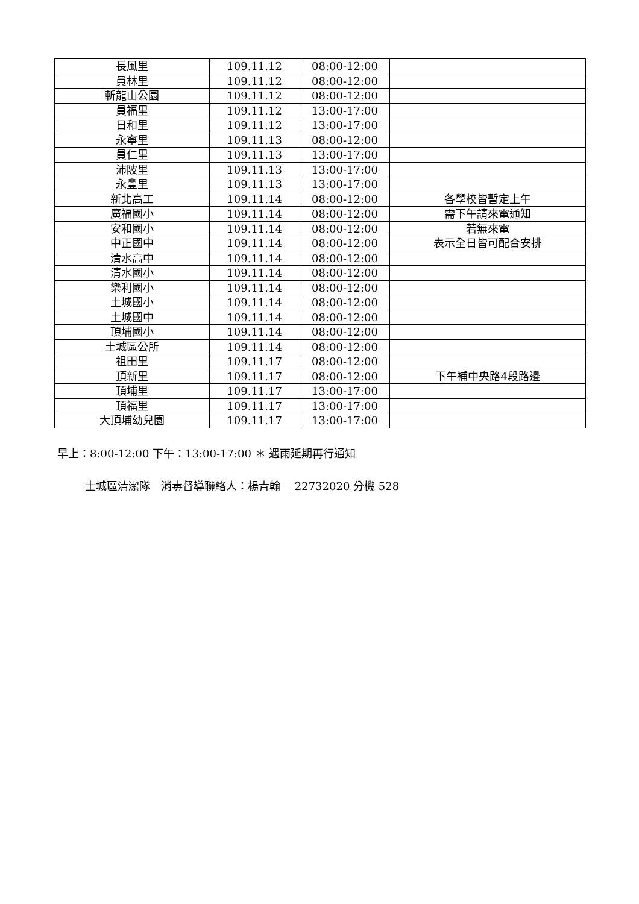| 長風里 | 109.11.12 | 08:00-12:00 | |
| 員林里 | 109.11.12 | 08:00-12:00 | |
| 斬龍山公園 | 109.11.12 | 08:00-12:00 | |
| 員福里 | 109.11.12 | 13:00-17:00 | |
| 日和里 | 109.11.12 | 13:00-17:00 | |
| 永寧里 | 109.11.13 | 08:00-12:00 | |
| 員仁里 | 109.11.13 | 13:00-17:00 | |
| 沛陂里 | 109.11.13 | 13:00-17:00 | |
| 永豐里 | 109.11.13 | 13:00-17:00 | |
| 新北高工 | 109.11.14 | 08:00-12:00 | 各學校皆暫定上午 |
| 廣福國小 | 109.11.14 | 08:00-12:00 | 需下午請來電通知 |
| 安和國小 | 109.11.14 | 08:00-12:00 | 若無來電 |
| 中正國中 | 109.11.14 | 08:00-12:00 | 表示全日皆可配合安排 |
| 清水高中 | 109.11.14 | 08:00-12:00 | |
| 清水國小 | 109.11.14 | 08:00-12:00 | |
| 樂利國小 | 109.11.14 | 08:00-12:00 | |
| 土城國小 | 109.11.14 | 08:00-12:00 | |
| 土城國中 | 109.11.14 | 08:00-12:00 | |
| 頂埔國小 | 109.11.14 | 08:00-12:00 | |
| 土城區公所 | 109.11.14 | 08:00-12:00 | |
| 祖田里 | 109.11.17 | 08:00-12:00 | |
| 頂新里 | 109.11.17 | 08:00-12:00 | 下午補中央路4段路邊 |
| 頂埔里 | 109.11.17 | 13:00-17:00 | |
| 頂福里 | 109.11.17 | 13:00-17:00 | |
| 大頂埔幼兒園 | 109.11.17 | 13:00-17:00 | |
早上：8:00-12:00 下午：13:00-17:00 ＊ 遇雨延期再行通知
土城區清潔隊　消毒督導聯絡人：楊青翰　 22732020 分機 528